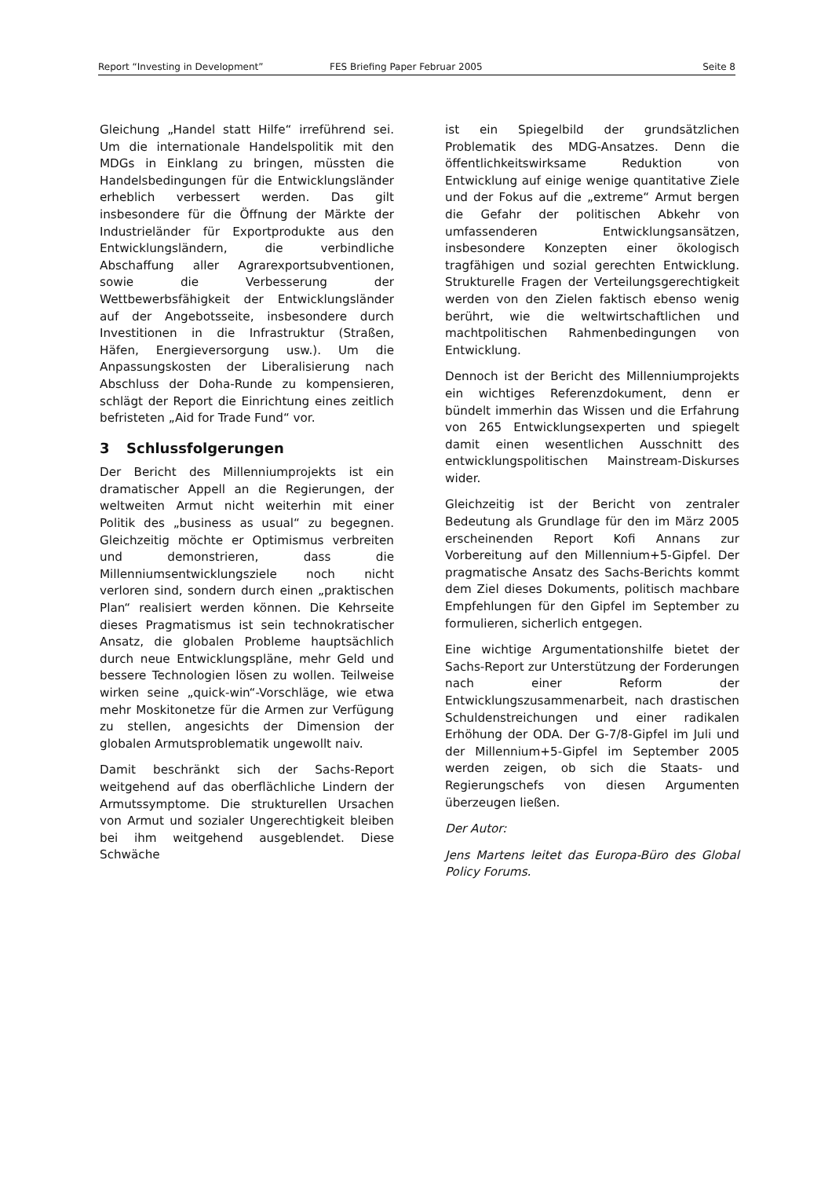Report “Investing in Development” FES Briefing Paper Februar 2005 Seite 8
Gleichung „Handel statt Hilfe“ irreführend sei. Um die internationale Handelspolitik mit den MDGs in Einklang zu bringen, müssten die Handelsbedingungen für die Entwicklungsländer erheblich verbessert werden. Das gilt insbesondere für die Öffnung der Märkte der Industrieländer für Exportprodukte aus den Entwicklungsländern, die verbindliche Abschaffung aller Agrarexportsubventionen, sowie die Verbesserung der Wettbewerbsfähigkeit der Entwicklungsländer auf der Angebotsseite, insbesondere durch Investitionen in die Infrastruktur (Straßen, Häfen, Energieversorgung usw.). Um die Anpassungskosten der Liberalisierung nach Abschluss der Doha-Runde zu kompensieren, schlägt der Report die Einrichtung eines zeitlich befristeten „Aid for Trade Fund“ vor.
3 Schlussfolgerungen
Der Bericht des Millenniumprojekts ist ein dramatischer Appell an die Regierungen, der weltweiten Armut nicht weiterhin mit einer Politik des „business as usual“ zu begegnen. Gleichzeitig möchte er Optimismus verbreiten und demonstrieren, dass die Millenniumsentwicklungsziele noch nicht verloren sind, sondern durch einen „praktischen Plan“ realisiert werden können. Die Kehrseite dieses Pragmatismus ist sein technokratischer Ansatz, die globalen Probleme hauptsächlich durch neue Entwicklungspläne, mehr Geld und bessere Technologien lösen zu wollen. Teilweise wirken seine „quick-win“-Vorschläge, wie etwa mehr Moskitonetze für die Armen zur Verfügung zu stellen, angesichts der Dimension der globalen Armutsproblematik ungewollt naiv.
Damit beschränkt sich der Sachs-Report weitgehend auf das oberflächliche Lindern der Armutssymptome. Die strukturellen Ursachen von Armut und sozialer Ungerechtigkeit bleiben bei ihm weitgehend ausgeblendet. Diese Schwäche
ist ein Spiegelbild der grundsätzlichen Problematik des MDG-Ansatzes. Denn die öffentlichkeitswirksame Reduktion von Entwicklung auf einige wenige quantitative Ziele und der Fokus auf die „extreme“ Armut bergen die Gefahr der politischen Abkehr von umfassenderen Entwicklungsansätzen, insbesondere Konzepten einer ökologisch tragfähigen und sozial gerechten Entwicklung. Strukturelle Fragen der Verteilungsgerechtigkeit werden von den Zielen faktisch ebenso wenig berührt, wie die weltwirtschaftlichen und machtpolitischen Rahmenbedingungen von Entwicklung.
Dennoch ist der Bericht des Millenniumprojekts ein wichtiges Referenzdokument, denn er bündelt immerhin das Wissen und die Erfahrung von 265 Entwicklungsexperten und spiegelt damit einen wesentlichen Ausschnitt des entwicklungspolitischen Mainstream-Diskurses wider.
Gleichzeitig ist der Bericht von zentraler Bedeutung als Grundlage für den im März 2005 erscheinenden Report Kofi Annans zur Vorbereitung auf den Millennium+5-Gipfel. Der pragmatische Ansatz des Sachs-Berichts kommt dem Ziel dieses Dokuments, politisch machbare Empfehlungen für den Gipfel im September zu formulieren, sicherlich entgegen.
Eine wichtige Argumentationshilfe bietet der Sachs-Report zur Unterstützung der Forderungen nach einer Reform der Entwicklungszusammenarbeit, nach drastischen Schuldenstreichungen und einer radikalen Erhöhung der ODA. Der G-7/8-Gipfel im Juli und der Millennium+5-Gipfel im September 2005 werden zeigen, ob sich die Staats- und Regierungschefs von diesen Argumenten überzeugen ließen.
Der Autor:
Jens Martens leitet das Europa-Büro des Global Policy Forums.